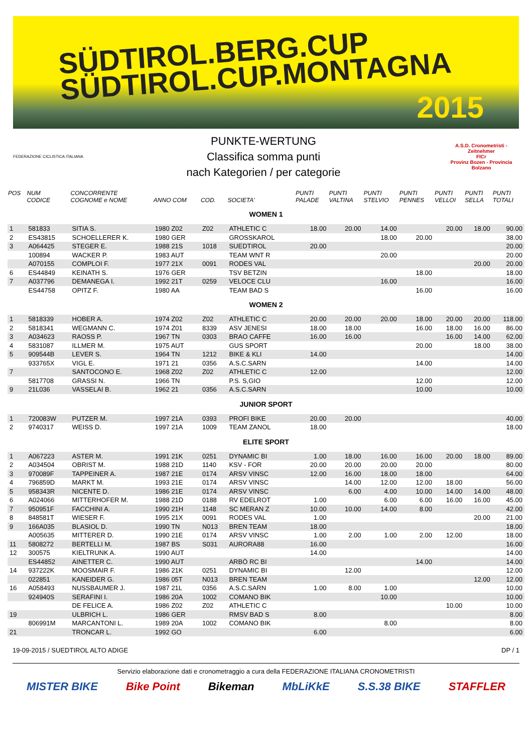SÜDTIROL.BERG.CUP
SÜDTIROL.CUP.MONTAGNA
2015
FEDERAZIONE CICLISTICA ITALIANA
PUNKTE-WERTUNG
Classifica somma punti
nach Kategorien / per categorie
A.S.D. Cronometristi - Zeitnehmer
FICr
Provinz Bozen - Provincia Bolzano
| POS | NUM CODICE | CONCORRENTE COGNOME e NOME | ANNO COM | COD. | SOCIETA' | PUNTI PALADE | PUNTI VALTINA | PUNTI STELVIO | PUNTI PENNES | PUNTI VELLOI | PUNTI SELLA | PUNTI TOTALI |
| --- | --- | --- | --- | --- | --- | --- | --- | --- | --- | --- | --- | --- |
| WOMEN 1 | | | | | | | | | | | | |
| 1 | 581833 | SITIA S. | 1980 Z02 | Z02 | ATHLETIC C | 18.00 | 20.00 | 14.00 | | 20.00 | 18.00 | 90.00 |
| 2 | ES43815 | SCHOELLERER K. | 1980 GER | | GROSSKAROL | | | 18.00 | 20.00 | | | 38.00 |
| 3 | A064425 | STEGER E. | 1988 21S | 1018 | SUEDTIROL | 20.00 | | | | | | 20.00 |
| | 100894 | WACKER P. | 1983 AUT | | TEAM WNT R | | | 20.00 | | | | 20.00 |
| | A070155 | COMPLOI F. | 1977 21X | 0091 | RODES VAL | | | | | | 20.00 | 20.00 |
| 6 | ES44849 | KEINATH S. | 1976 GER | | TSV BETZIN | | | | 18.00 | | | 18.00 |
| 7 | A037796 | DEMANEGA I. | 1992 21T | 0259 | VELOCE CLU | | | 16.00 | | | | 16.00 |
| | ES44758 | OPITZ F. | 1980 AA | | TEAM BAD S | | | | 16.00 | | | 16.00 |
| WOMEN 2 | | | | | | | | | | | | |
| 1 | 5818339 | HOBER A. | 1974 Z02 | Z02 | ATHLETIC C | 20.00 | 20.00 | 20.00 | 18.00 | 20.00 | 20.00 | 118.00 |
| 2 | 5818341 | WEGMANN C. | 1974 Z01 | 8339 | ASV JENESI | 18.00 | 18.00 | | 16.00 | 18.00 | 16.00 | 86.00 |
| 3 | A034623 | RAOSS P. | 1967 TN | 0303 | BRAO CAFFE | 16.00 | 16.00 | | | 16.00 | 14.00 | 62.00 |
| 4 | 5831087 | ILLMER M. | 1975 AUT | | GUS SPORT | | | | 20.00 | | 18.00 | 38.00 |
| 5 | 909544B | LEVER S. | 1964 TN | 1212 | BIKE & KLI | 14.00 | | | | | | 14.00 |
| | 933765X | VIGL E. | 1971 21 | 0356 | A.S.C.SARN | | | | 14.00 | | | 14.00 |
| 7 | | SANTOCONO E. | 1968 Z02 | Z02 | ATHLETIC C | 12.00 | | | | | | 12.00 |
| | 5817708 | GRASSI N. | 1966 TN | | P.S. S,GIO | | | | 12.00 | | | 12.00 |
| 9 | 21L036 | VASSELAI B. | 1962 21 | 0356 | A.S.C.SARN | | | | 10.00 | | | 10.00 |
| JUNIOR SPORT | | | | | | | | | | | | |
| 1 | 720083W | PUTZER M. | 1997 21A | 0393 | PROFI BIKE | 20.00 | 20.00 | | | | | 40.00 |
| 2 | 9740317 | WEISS D. | 1997 21A | 1009 | TEAM ZANOL | 18.00 | | | | | | 18.00 |
| ELITE SPORT | | | | | | | | | | | | |
| 1 | A067223 | ASTER M. | 1991 21K | 0251 | DYNAMIC BI | 1.00 | 18.00 | 16.00 | 16.00 | 20.00 | 18.00 | 89.00 |
| 2 | A034504 | OBRIST M. | 1988 21D | 1140 | KSV - FOR | 20.00 | 20.00 | 20.00 | 20.00 | | | 80.00 |
| 3 | 970089F | TAPPEINER A. | 1987 21E | 0174 | ARSV VINSC | 12.00 | 16.00 | 18.00 | 18.00 | | | 64.00 |
| 4 | 796859D | MARKT M. | 1993 21E | 0174 | ARSV VINSC | | 14.00 | 12.00 | 12.00 | 18.00 | | 56.00 |
| 5 | 958343R | NICENTE D. | 1986 21E | 0174 | ARSV VINSC | | 6.00 | 4.00 | 10.00 | 14.00 | 14.00 | 48.00 |
| 6 | A024066 | MITTERHOFER M. | 1988 21D | 0188 | RV EDELROT | 1.00 | | 6.00 | 6.00 | 16.00 | 16.00 | 45.00 |
| 7 | 950951F | FACCHINI A. | 1990 21H | 1148 | SC MERAN Z | 10.00 | 10.00 | 14.00 | 8.00 | | | 42.00 |
| 8 | 848581T | WIESER F. | 1995 21X | 0091 | RODES VAL | 1.00 | | | | | 20.00 | 21.00 |
| 9 | 166A035 | BLASIOL D. | 1990 TN | N013 | BREN TEAM | 18.00 | | | | | | 18.00 |
| | A005635 | MITTERER D. | 1990 21E | 0174 | ARSV VINSC | 1.00 | 2.00 | 1.00 | 2.00 | 12.00 | | 18.00 |
| 11 | 5808272 | BERTELLI M. | 1987 BS | S031 | AURORA88 | 16.00 | | | | | | 16.00 |
| 12 | 300575 | KIELTRUNK A. | 1990 AUT | | | 14.00 | | | | | | 14.00 |
| | ES44852 | AINETTER C. | 1990 AUT | | ARBÖ RC BI | | | | 14.00 | | | 14.00 |
| 14 | 937222K | MOOSMAIR F. | 1986 21K | 0251 | DYNAMIC BI | | 12.00 | | | | | 12.00 |
| | 022851 | KANEIDER G. | 1986 05T | N013 | BREN TEAM | | | | | | 12.00 | 12.00 |
| 16 | A058493 | NUSSBAUMER J. | 1987 21L | 0356 | A.S.C.SARN | 1.00 | 8.00 | 1.00 | | | | 10.00 |
| | 924940S | SERAFINI I. | 1986 20A | 1002 | COMANO BIK | | | 10.00 | | | | 10.00 |
| | | DE FELICE A. | 1986 Z02 | Z02 | ATHLETIC C | | | | | 10.00 | | 10.00 |
| 19 | | ULBRICH L. | 1986 GER | | RMSV BAD S | 8.00 | | | | | | 8.00 |
| | 806991M | MARCANTONI L. | 1989 20A | 1002 | COMANO BIK | | | 8.00 | | | | 8.00 |
| 21 | | TRONCAR L. | 1992 GO | | | 6.00 | | | | | | 6.00 |
19-09-2015 / SUEDTIROL ALTO ADIGE DP / 1
Servizio elaborazione dati e cronometraggio a cura della FEDERAZIONE ITALIANA CRONOMETRISTI
MISTER BIKE Bike Point Bikeman MbLiKkE S.S.38 BIKE STAFFLER